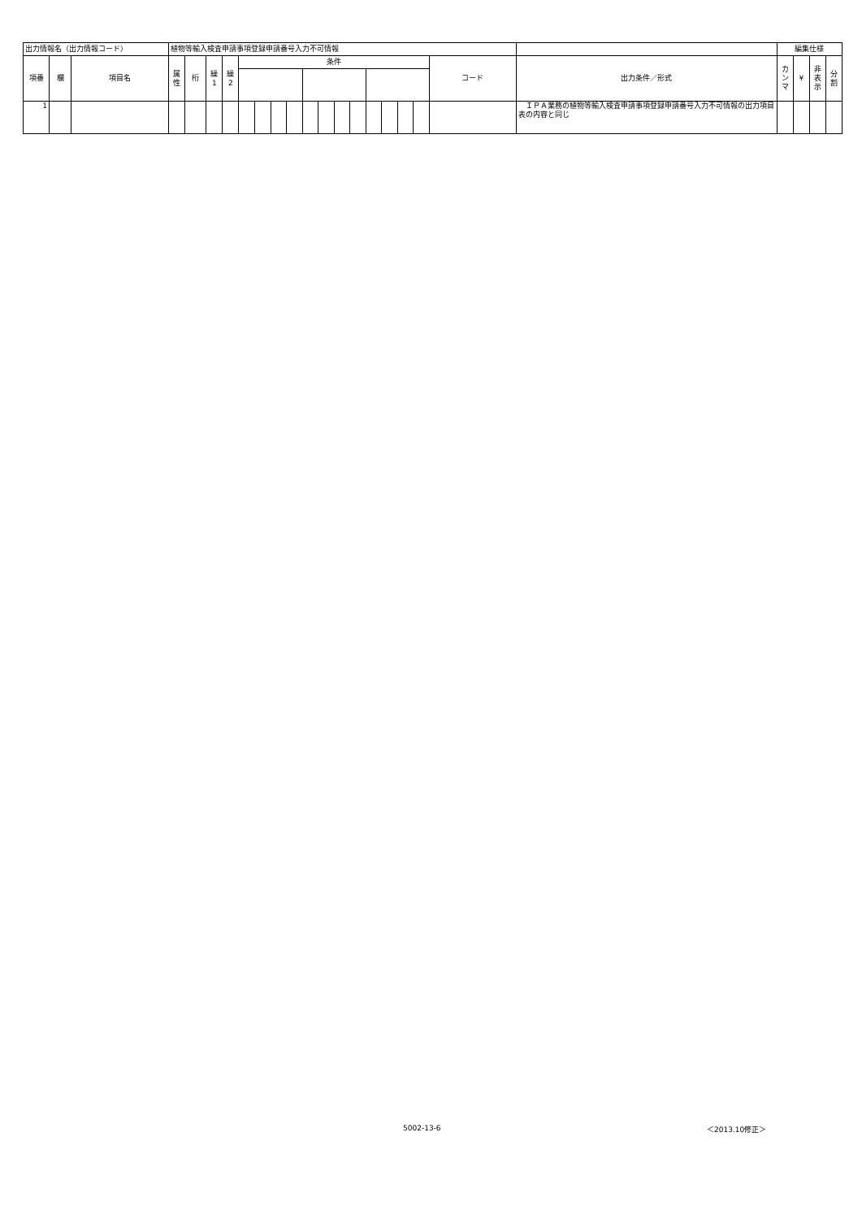| 出力情報名（出力情報コード） | | | 植物等輸入検査申請事項登録申請番号入力不可情報 | | | | | | | | | | | | | | | | | | 編集仕様 | | | |
| 項番 | 欄 | 項目名 | 属 性 | 桁 | 繰 1 | 繰 2 | 条件 | | | | | | | | | | | | コード | 出力条件／形式 | カ ン マ | ¥ | 非 表 示 | 分 割 |
| 1 | | | | | | | | | | | | | | | | | | | | ＩＰＡ業務の植物等輸入検査申請事項登録申請番号入力不可情報の出力項目表の内容と同じ | | | | |
5002-13-6 ＜2013.10修正＞